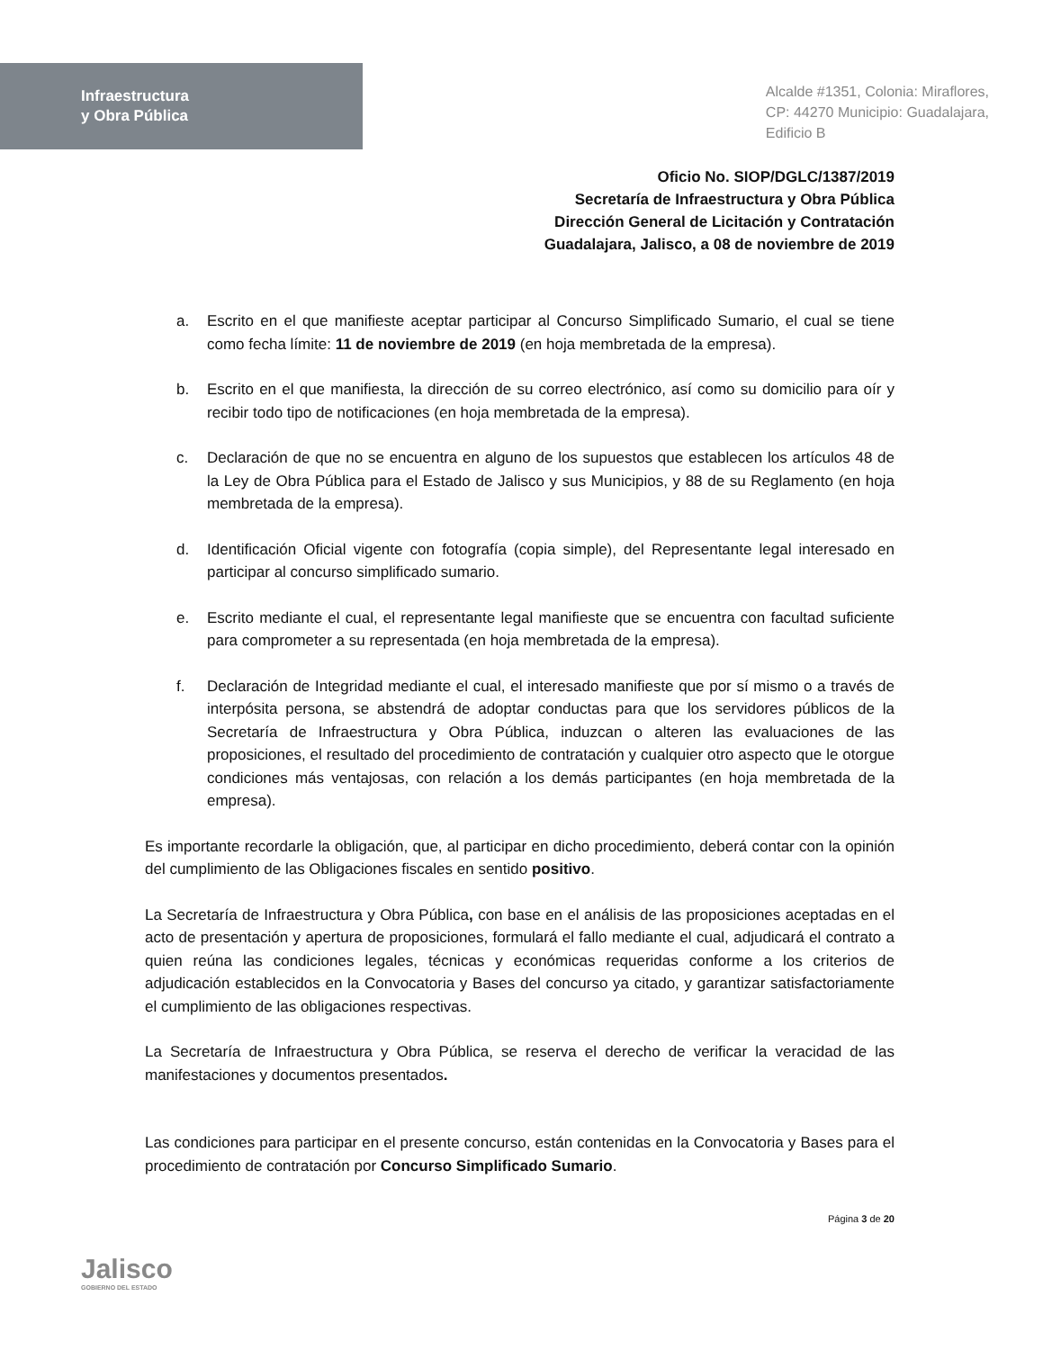Infraestructura
y Obra Pública
Alcalde #1351, Colonia: Miraflores,
CP: 44270 Municipio: Guadalajara,
Edificio B
Oficio No. SIOP/DGLC/1387/2019
Secretaría de Infraestructura y Obra Pública
Dirección General de Licitación y Contratación
Guadalajara, Jalisco, a 08 de noviembre de 2019
a. Escrito en el que manifieste aceptar participar al Concurso Simplificado Sumario, el cual se tiene como fecha límite: 11 de noviembre de 2019 (en hoja membretada de la empresa).
b. Escrito en el que manifiesta, la dirección de su correo electrónico, así como su domicilio para oír y recibir todo tipo de notificaciones (en hoja membretada de la empresa).
c. Declaración de que no se encuentra en alguno de los supuestos que establecen los artículos 48 de la Ley de Obra Pública para el Estado de Jalisco y sus Municipios, y 88 de su Reglamento (en hoja membretada de la empresa).
d. Identificación Oficial vigente con fotografía (copia simple), del Representante legal interesado en participar al concurso simplificado sumario.
e. Escrito mediante el cual, el representante legal manifieste que se encuentra con facultad suficiente para comprometer a su representada (en hoja membretada de la empresa).
f. Declaración de Integridad mediante el cual, el interesado manifieste que por sí mismo o a través de interpósita persona, se abstendrá de adoptar conductas para que los servidores públicos de la Secretaría de Infraestructura y Obra Pública, induzcan o alteren las evaluaciones de las proposiciones, el resultado del procedimiento de contratación y cualquier otro aspecto que le otorgue condiciones más ventajosas, con relación a los demás participantes (en hoja membretada de la empresa).
Es importante recordarle la obligación, que, al participar en dicho procedimiento, deberá contar con la opinión del cumplimiento de las Obligaciones fiscales en sentido positivo.
La Secretaría de Infraestructura y Obra Pública, con base en el análisis de las proposiciones aceptadas en el acto de presentación y apertura de proposiciones, formulará el fallo mediante el cual, adjudicará el contrato a quien reúna las condiciones legales, técnicas y económicas requeridas conforme a los criterios de adjudicación establecidos en la Convocatoria y Bases del concurso ya citado, y garantizar satisfactoriamente el cumplimiento de las obligaciones respectivas.
La Secretaría de Infraestructura y Obra Pública, se reserva el derecho de verificar la veracidad de las manifestaciones y documentos presentados.
Las condiciones para participar en el presente concurso, están contenidas en la Convocatoria y Bases para el procedimiento de contratación por Concurso Simplificado Sumario.
Jalisco
GOBIERNO DEL ESTADO
Página 3 de 20